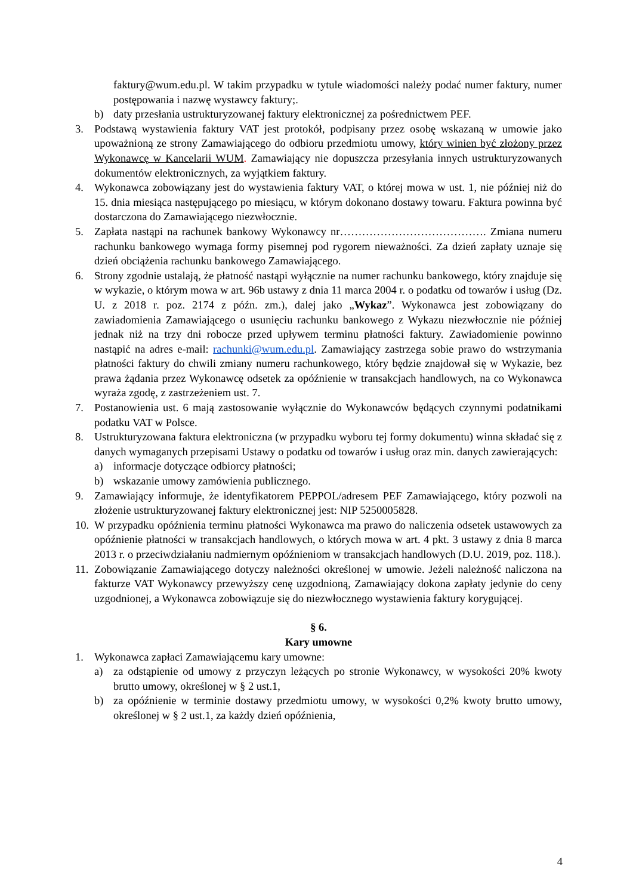faktury@wum.edu.pl. W takim przypadku w tytule wiadomości należy podać numer faktury, numer postępowania i nazwę wystawcy faktury;.
b) daty przesłania ustrukturyzowanej faktury elektronicznej za pośrednictwem PEF.
3. Podstawą wystawienia faktury VAT jest protokół, podpisany przez osobę wskazaną w umowie jako upoważnioną ze strony Zamawiającego do odbioru przedmiotu umowy, który winien być złożony przez Wykonawcę w Kancelarii WUM. Zamawiający nie dopuszcza przesyłania innych ustrukturyzowanych dokumentów elektronicznych, za wyjątkiem faktury.
4. Wykonawca zobowiązany jest do wystawienia faktury VAT, o której mowa w ust. 1, nie później niż do 15. dnia miesiąca następującego po miesiącu, w którym dokonano dostawy towaru. Faktura powinna być dostarczona do Zamawiającego niezwłocznie.
5. Zapłata nastąpi na rachunek bankowy Wykonawcy nr…………………………………. Zmiana numeru rachunku bankowego wymaga formy pisemnej pod rygorem nieważności. Za dzień zapłaty uznaje się dzień obciążenia rachunku bankowego Zamawiającego.
6. Strony zgodnie ustalają, że płatność nastąpi wyłącznie na numer rachunku bankowego, który znajduje się w wykazie, o którym mowa w art. 96b ustawy z dnia 11 marca 2004 r. o podatku od towarów i usług (Dz. U. z 2018 r. poz. 2174 z późn. zm.), dalej jako „Wykaz”. Wykonawca jest zobowiązany do zawiadomienia Zamawiającego o usunięciu rachunku bankowego z Wykazu niezwłocznie nie później jednak niż na trzy dni robocze przed upływem terminu płatności faktury. Zawiadomienie powinno nastąpić na adres e-mail: rachunki@wum.edu.pl. Zamawiający zastrzega sobie prawo do wstrzymania płatności faktury do chwili zmiany numeru rachunkowego, który będzie znajdował się w Wykazie, bez prawa żądania przez Wykonawcę odsetek za opóźnienie w transakcjach handlowych, na co Wykonawca wyraża zgodę, z zastrzeżeniem ust. 7.
7. Postanowienia ust. 6 mają zastosowanie wyłącznie do Wykonawców będących czynnymi podatnikami podatku VAT w Polsce.
8. Ustrukturyzowana faktura elektroniczna (w przypadku wyboru tej formy dokumentu) winna składać się z danych wymaganych przepisami Ustawy o podatku od towarów i usług oraz min. danych zawierających:
a) informacje dotyczące odbiorcy płatności;
b) wskazanie umowy zamówienia publicznego.
9. Zamawiający informuje, że identyfikatorem PEPPOL/adresem PEF Zamawiającego, który pozwoli na złożenie ustrukturyzowanej faktury elektronicznej jest: NIP 5250005828.
10. W przypadku opóźnienia terminu płatności Wykonawca ma prawo do naliczenia odsetek ustawowych za opóźnienie płatności w transakcjach handlowych, o których mowa w art. 4 pkt. 3 ustawy z dnia 8 marca 2013 r. o przeciwdziałaniu nadmiernym opóźnieniom w transakcjach handlowych (D.U. 2019, poz. 118.).
11. Zobowiązanie Zamawiającego dotyczy należności określonej w umowie. Jeżeli należność naliczona na fakturze VAT Wykonawcy przewyższy cenę uzgodnioną, Zamawiający dokona zapłaty jedynie do ceny uzgodnionej, a Wykonawca zobowiązuje się do niezwłocznego wystawienia faktury korygującej.
§ 6.
Kary umowne
1. Wykonawca zapłaci Zamawiającemu kary umowne:
a) za odstąpienie od umowy z przyczyn leżących po stronie Wykonawcy, w wysokości 20% kwoty brutto umowy, określonej w § 2 ust.1,
b) za opóźnienie w terminie dostawy przedmiotu umowy, w wysokości 0,2% kwoty brutto umowy, określonej w § 2 ust.1, za każdy dzień opóźnienia,
4